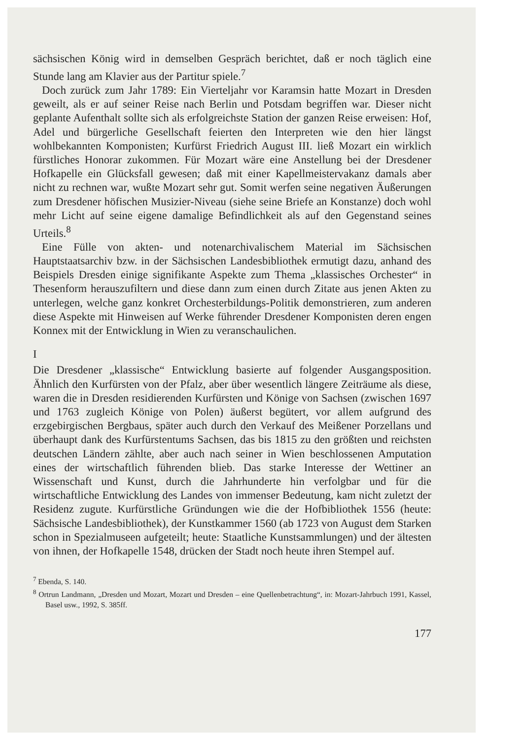sächsischen König wird in demselben Gespräch berichtet, daß er noch täglich eine Stunde lang am Klavier aus der Partitur spiele.<sup>7</sup>
Doch zurück zum Jahr 1789: Ein Vierteljahr vor Karamsin hatte Mozart in Dresden geweilt, als er auf seiner Reise nach Berlin und Potsdam begriffen war. Dieser nicht geplante Aufenthalt sollte sich als erfolgreichste Station der ganzen Reise erweisen: Hof, Adel und bürgerliche Gesellschaft feierten den Interpreten wie den hier längst wohlbekannten Komponisten; Kurfürst Friedrich August III. ließ Mozart ein wirklich fürstliches Honorar zukommen. Für Mozart wäre eine Anstellung bei der Dresdener Hofkapelle ein Glücksfall gewesen; daß mit einer Kapellmeistervakanz damals aber nicht zu rechnen war, wußte Mozart sehr gut. Somit werfen seine negativen Äußerungen zum Dresdener höfischen Musizier-Niveau (siehe seine Briefe an Konstanze) doch wohl mehr Licht auf seine eigene damalige Befindlichkeit als auf den Gegenstand seines Urteils.<sup>8</sup>
Eine Fülle von akten- und notenarchivalischem Material im Sächsischen Hauptstaatsarchiv bzw. in der Sächsischen Landesbibliothek ermutigt dazu, anhand des Beispiels Dresden einige signifikante Aspekte zum Thema „klassisches Orchester“ in Thesenform herauszufiltern und diese dann zum einen durch Zitate aus jenen Akten zu unterlegen, welche ganz konkret Orchesterbildungs-Politik demonstrieren, zum anderen diese Aspekte mit Hinweisen auf Werke führender Dresdener Komponisten deren engen Konnex mit der Entwicklung in Wien zu veranschaulichen.
I
Die Dresdener „klassische“ Entwicklung basierte auf folgender Ausgangsposition. Ähnlich den Kurfürsten von der Pfalz, aber über wesentlich längere Zeiträume als diese, waren die in Dresden residierenden Kurfürsten und Könige von Sachsen (zwischen 1697 und 1763 zugleich Könige von Polen) äußerst begütert, vor allem aufgrund des erzgebirgischen Bergbaus, später auch durch den Verkauf des Meißener Porzellans und überhaupt dank des Kurfürstentums Sachsen, das bis 1815 zu den größten und reichsten deutschen Ländern zählte, aber auch nach seiner in Wien beschlossenen Amputation eines der wirtschaftlich führenden blieb. Das starke Interesse der Wettiner an Wissenschaft und Kunst, durch die Jahrhunderte hin verfolgbar und für die wirtschaftliche Entwicklung des Landes von immenser Bedeutung, kam nicht zuletzt der Residenz zugute. Kurfürstliche Gründungen wie die der Hofbibliothek 1556 (heute: Sächsische Landesbibliothek), der Kunstkammer 1560 (ab 1723 von August dem Starken schon in Spezialmuseen aufgeteilt; heute: Staatliche Kunstsammlungen) und der ältesten von ihnen, der Hofkapelle 1548, drücken der Stadt noch heute ihren Stempel auf.
<sup>7</sup> Ebenda, S. 140.
<sup>8</sup> Ortrun Landmann, „Dresden und Mozart, Mozart und Dresden – eine Quellenbetrachtung“, in: Mozart-Jahrbuch 1991, Kassel, Basel usw., 1992, S. 385ff.
177